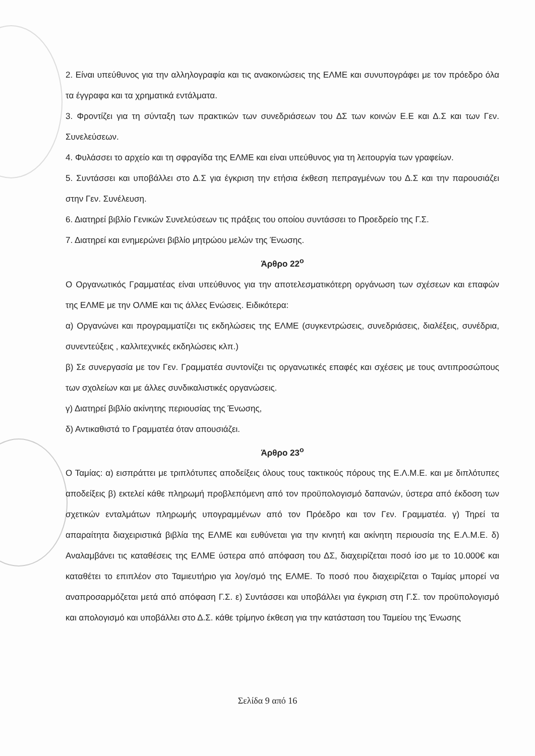2. Είναι υπεύθυνος για την αλληλογραφία και τις ανακοινώσεις της ΕΛΜΕ και συνυπογράφει με τον πρόεδρο όλα τα έγγραφα και τα χρηματικά εντάλματα.
3. Φροντίζει για τη σύνταξη των πρακτικών των συνεδριάσεων του ΔΣ των κοινών Ε.Ε και Δ.Σ και των Γεν. Συνελεύσεων.
4. Φυλάσσει το αρχείο και τη σφραγίδα της ΕΛΜΕ και είναι υπεύθυνος για τη λειτουργία των γραφείων.
5. Συντάσσει και υποβάλλει στο Δ.Σ για έγκριση την ετήσια έκθεση πεπραγμένων του Δ.Σ και την παρουσιάζει στην Γεν. Συνέλευση.
6. Διατηρεί βιβλίο Γενικών Συνελεύσεων τις πράξεις του οποίου συντάσσει το Προεδρείο της Γ.Σ.
7. Διατηρεί και ενημερώνει βιβλίο μητρώου μελών της Ένωσης.
Άρθρο 22<sup>ο</sup>
Ο Οργανωτικός Γραμματέας είναι υπεύθυνος για την αποτελεσματικότερη οργάνωση των σχέσεων και επαφών της ΕΛΜΕ με την ΟΛΜΕ και τις άλλες Ενώσεις. Ειδικότερα:
α) Οργανώνει και προγραμματίζει τις εκδηλώσεις της ΕΛΜΕ (συγκεντρώσεις, συνεδριάσεις, διαλέξεις, συνέδρια, συνεντεύξεις , καλλιτεχνικές εκδηλώσεις κλπ.)
β) Σε συνεργασία με τον Γεν. Γραμματέα συντονίζει τις οργανωτικές επαφές και σχέσεις με τους αντιπροσώπους των σχολείων και με άλλες συνδικαλιστικές οργανώσεις.
γ) Διατηρεί βιβλίο ακίνητης περιουσίας της Ένωσης,
δ) Αντικαθιστά το Γραμματέα όταν απουσιάζει.
Άρθρο 23<sup>ο</sup>
Ο Ταμίας: α) εισπράττει με τριπλότυπες αποδείξεις όλους τους τακτικούς πόρους της Ε.Λ.Μ.Ε. και με διπλότυπες αποδείξεις β) εκτελεί κάθε πληρωμή προβλεπόμενη από τον προϋπολογισμό δαπανών, ύστερα από έκδοση των σχετικών ενταλμάτων πληρωμής υπογραμμένων από τον Πρόεδρο και τον Γεν. Γραμματέα. γ) Τηρεί τα απαραίτητα διαχειριστικά βιβλία της ΕΛΜΕ και ευθύνεται για την κινητή και ακίνητη περιουσία της Ε.Λ.Μ.Ε. δ) Αναλαμβάνει τις καταθέσεις της ΕΛΜΕ ύστερα από απόφαση του ΔΣ, διαχειρίζεται ποσό ίσο με το 10.000€ και καταθέτει το επιπλέον στο Ταμιευτήριο για λογ/σμό της ΕΛΜΕ. Το ποσό που διαχειρίζεται ο Ταμίας μπορεί να αναπροσαρμόζεται μετά από απόφαση Γ.Σ. ε) Συντάσσει και υποβάλλει για έγκριση στη Γ.Σ. τον προϋπολογισμό και απολογισμό και υποβάλλει στο Δ.Σ. κάθε τρίμηνο έκθεση για την κατάσταση του Ταμείου της Ένωσης
Σελίδα 9 από 16